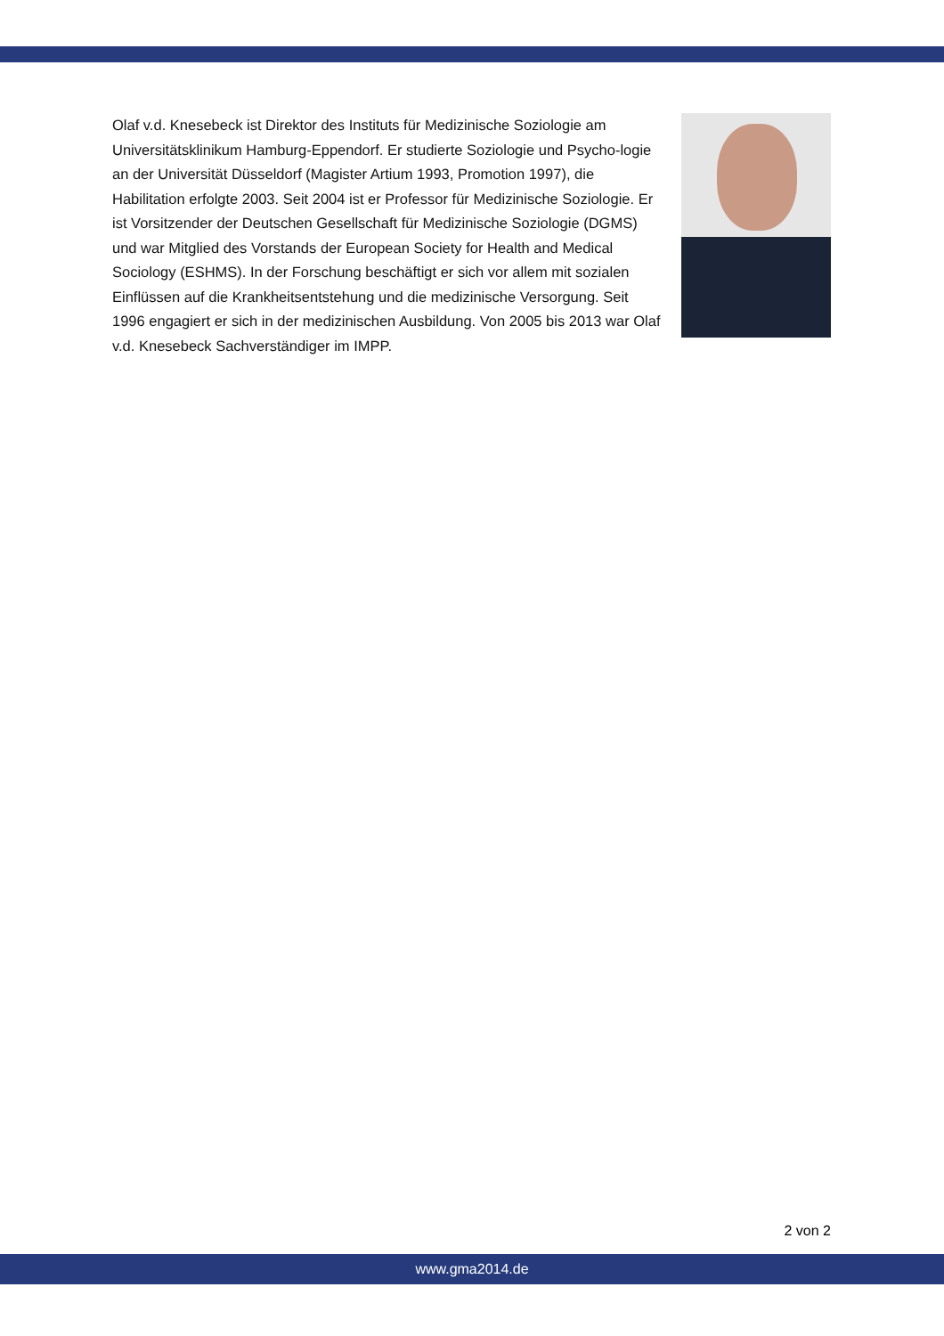Olaf v.d. Knesebeck ist Direktor des Instituts für Medizinische Soziologie am Universitätsklinikum Hamburg-Eppendorf. Er studierte Soziologie und Psycho-logie an der Universität Düsseldorf (Magister Artium 1993, Promotion 1997), die Habilitation erfolgte 2003. Seit 2004 ist er Professor für Medizinische Soziologie. Er ist Vorsitzender der Deutschen Gesellschaft für Medizinische Soziologie (DGMS) und war Mitglied des Vorstands der European Society for Health and Medical Sociology (ESHMS). In der Forschung beschäftigt er sich vor allem mit sozialen Einflüssen auf die Krankheitsentstehung und die medizinische Versorgung. Seit 1996 engagiert er sich in der medizinischen Ausbildung. Von 2005 bis 2013 war Olaf v.d. Knesebeck Sachverständiger im IMPP.
2 von 2
www.gma2014.de